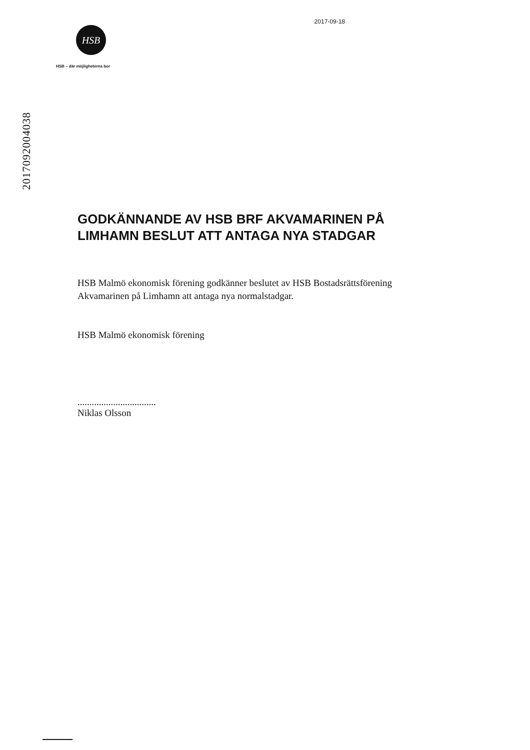HSB
HSB – där möjligheterna bor
2017-09-18
2017092004038
GODKÄNNANDE AV HSB BRF AKVAMARINEN PÅ
LIMHAMN BESLUT ATT ANTAGA NYA STADGAR
HSB Malmö ekonomisk förening godkänner beslutet av HSB Bostadsrättsförening
Akvamarinen på Limhamn att antaga nya normalstadgar.
HSB Malmö ekonomisk förening
.................................
Niklas Olsson